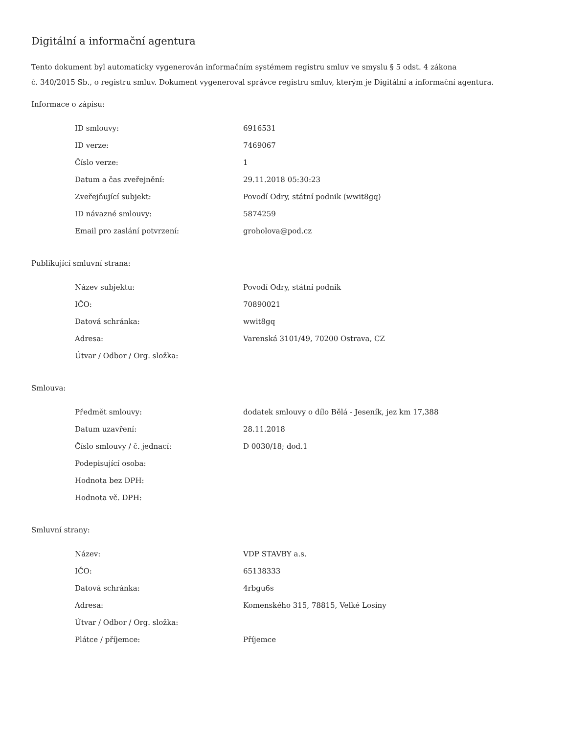Digitální a informační agentura
Tento dokument byl automaticky vygenerován informačním systémem registru smluv ve smyslu § 5 odst. 4 zákona
č. 340/2015 Sb., o registru smluv. Dokument vygeneroval správce registru smluv, kterým je Digitální a informační agentura.
Informace o zápisu:
| ID smlouvy: | 6916531 |
| ID verze: | 7469067 |
| Číslo verze: | 1 |
| Datum a čas zveřejnění: | 29.11.2018 05:30:23 |
| Zveřejňující subjekt: | Povodí Odry, státní podnik (wwit8gq) |
| ID návazné smlouvy: | 5874259 |
| Email pro zaslání potvrzení: | groholova@pod.cz |
Publikující smluvní strana:
| Název subjektu: | Povodí Odry, státní podnik |
| IČO: | 70890021 |
| Datová schránka: | wwit8gq |
| Adresa: | Varenská 3101/49, 70200 Ostrava, CZ |
| Útvar / Odbor / Org. složka: | |
Smlouva:
| Předmět smlouvy: | dodatek smlouvy o dílo Bělá - Jeseník, jez km 17,388 |
| Datum uzavření: | 28.11.2018 |
| Číslo smlouvy / č. jednací: | D 0030/18; dod.1 |
| Podepisující osoba: | |
| Hodnota bez DPH: | |
| Hodnota vč. DPH: | |
Smluvní strany:
| Název: | VDP STAVBY a.s. |
| IČO: | 65138333 |
| Datová schránka: | 4rbgu6s |
| Adresa: | Komenského 315, 78815, Velké Losiny |
| Útvar / Odbor / Org. složka: | |
| Plátce / příjemce: | Příjemce |